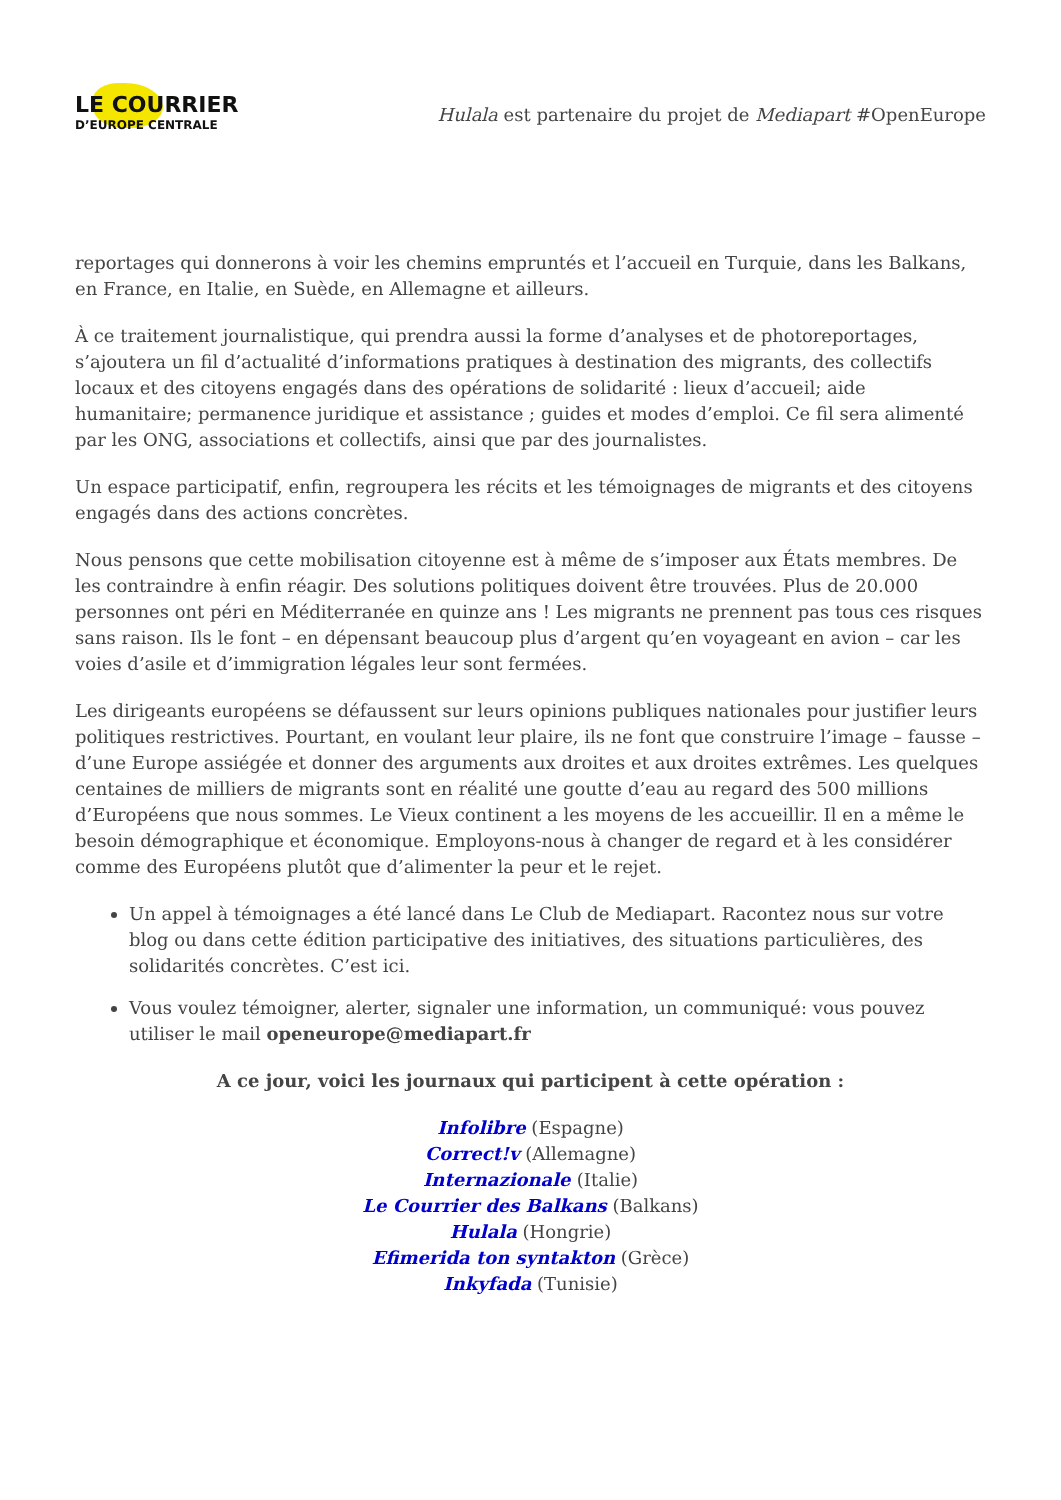LE COURRIER
D’EUROPE CENTRALE
Hulala est partenaire du projet de Mediapart #OpenEurope
reportages qui donnerons à voir les chemins empruntés et l’accueil en Turquie, dans les Balkans, en France, en Italie, en Suède, en Allemagne et ailleurs.
À ce traitement journalistique, qui prendra aussi la forme d’analyses et de photoreportages, s’ajoutera un fil d’actualité d’informations pratiques à destination des migrants, des collectifs locaux et des citoyens engagés dans des opérations de solidarité : lieux d’accueil; aide humanitaire; permanence juridique et assistance ; guides et modes d’emploi. Ce fil sera alimenté par les ONG, associations et collectifs, ainsi que par des journalistes.
Un espace participatif, enfin, regroupera les récits et les témoignages de migrants et des citoyens engagés dans des actions concrètes.
Nous pensons que cette mobilisation citoyenne est à même de s’imposer aux États membres. De les contraindre à enfin réagir. Des solutions politiques doivent être trouvées. Plus de 20.000 personnes ont péri en Méditerranée en quinze ans ! Les migrants ne prennent pas tous ces risques sans raison. Ils le font – en dépensant beaucoup plus d’argent qu’en voyageant en avion – car les voies d’asile et d’immigration légales leur sont fermées.
Les dirigeants européens se défaussent sur leurs opinions publiques nationales pour justifier leurs politiques restrictives. Pourtant, en voulant leur plaire, ils ne font que construire l’image – fausse – d’une Europe assiégée et donner des arguments aux droites et aux droites extrêmes. Les quelques centaines de milliers de migrants sont en réalité une goutte d’eau au regard des 500 millions d’Européens que nous sommes. Le Vieux continent a les moyens de les accueillir. Il en a même le besoin démographique et économique. Employons-nous à changer de regard et à les considérer comme des Européens plutôt que d’alimenter la peur et le rejet.
Un appel à témoignages a été lancé dans Le Club de Mediapart. Racontez nous sur votre blog ou dans cette édition participative des initiatives, des situations particulières, des solidarités concrètes. C’est ici.
Vous voulez témoigner, alerter, signaler une information, un communiqué: vous pouvez utiliser le mail openeurope@mediapart.fr
A ce jour, voici les journaux qui participent à cette opération :
Infolibre (Espagne)
Correct!v (Allemagne)
Internazionale (Italie)
Le Courrier des Balkans (Balkans)
Hulala (Hongrie)
Efimerida ton syntakton (Grèce)
Inkyfada (Tunisie)